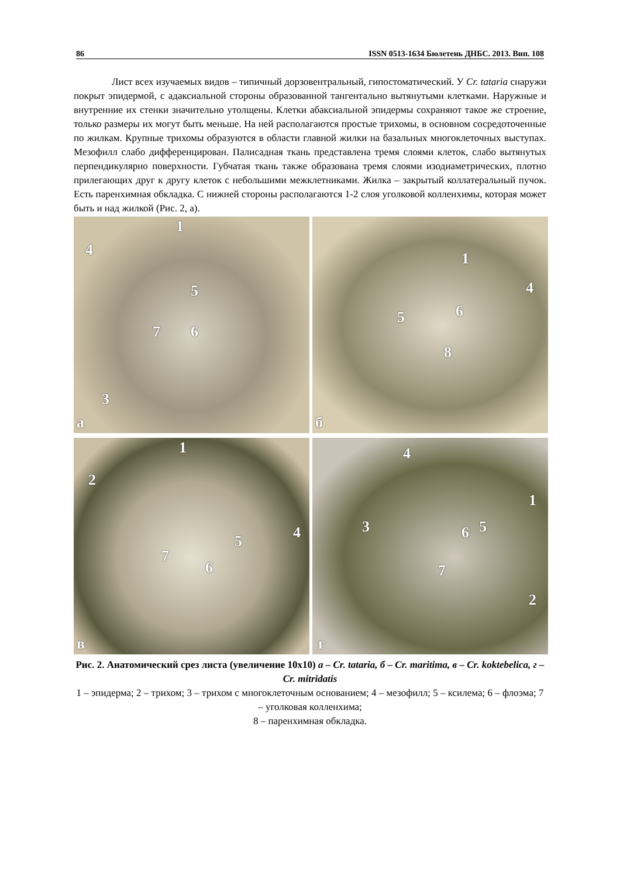86 ISSN 0513-1634 Бюлетень ДНБС. 2013. Вип. 108
Лист всех изучаемых видов – типичный дорзовентральный, гипостоматический. У Cr. tataria снаружи покрыт эпидермой, с адаксиальной стороны образованной тангентально вытянутыми клетками. Наружные и внутренние их стенки значительно утолщены. Клетки абаксиальной эпидермы сохраняют такое же строение, только размеры их могут быть меньше. На ней располагаются простые трихомы, в основном сосредоточенные по жилкам. Крупные трихомы образуются в области главной жилки на базальных многоклеточных выступах. Мезофилл слабо дифференцирован. Палисадная ткань представлена тремя слоями клеток, слабо вытянутых перпендикулярно поверхности. Губчатая ткань также образована тремя слоями изодиаметрических, плотно прилегающих друг к другу клеток с небольшими межклетниками. Жилка – закрытый коллатеральный пучок. Есть паренхимная обкладка. С нижней стороны располагаются 1-2 слоя уголковой колленхимы, которая может быть и над жилкой (Рис. 2, а).
1
4
5
7 6
3
а
1
4
5 6
8
б
1
2
4 5
7
6
в
4
1
3 6 5
7
2
г
Рис. 2. Анатомический срез листа (увеличение 10х10) а – Cr. tataria, б – Cr. maritima, в – Cr. koktebelica, г – Cr. mitridatis
1 – эпидерма; 2 – трихом; 3 – трихом с многоклеточным основанием; 4 – мезофилл; 5 – ксилема; 6 – флоэма; 7 – уголковая колленхима;
8 – паренхимная обкладка.